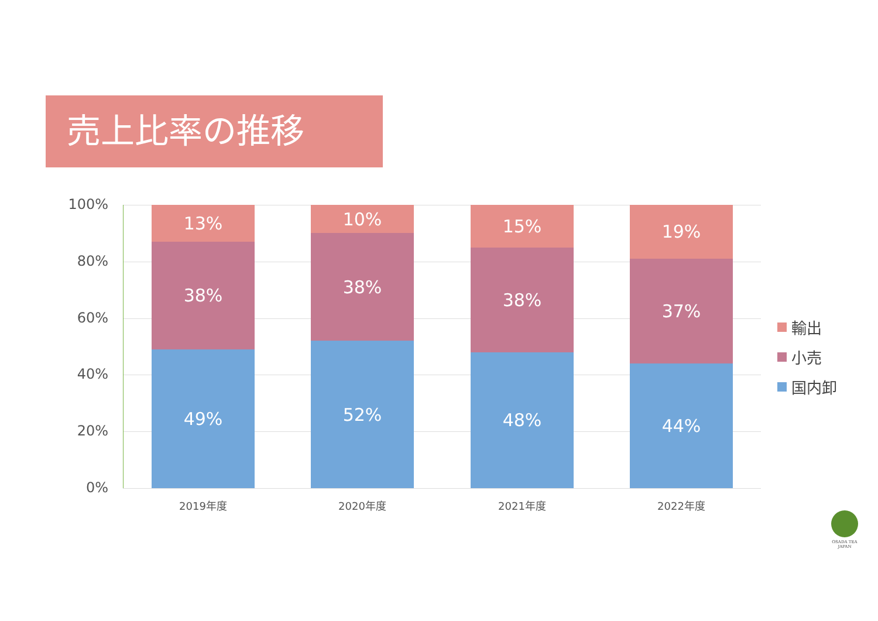売上比率の推移
100%
80%
60%
40%
20%
0%
13%
38%
49%
10%
38%
52%
15%
38%
48%
19%
37%
44%
2019年度 2020年度 2021年度 2022年度
輸出
小売
国内卸
OSADA TEA
JAPAN